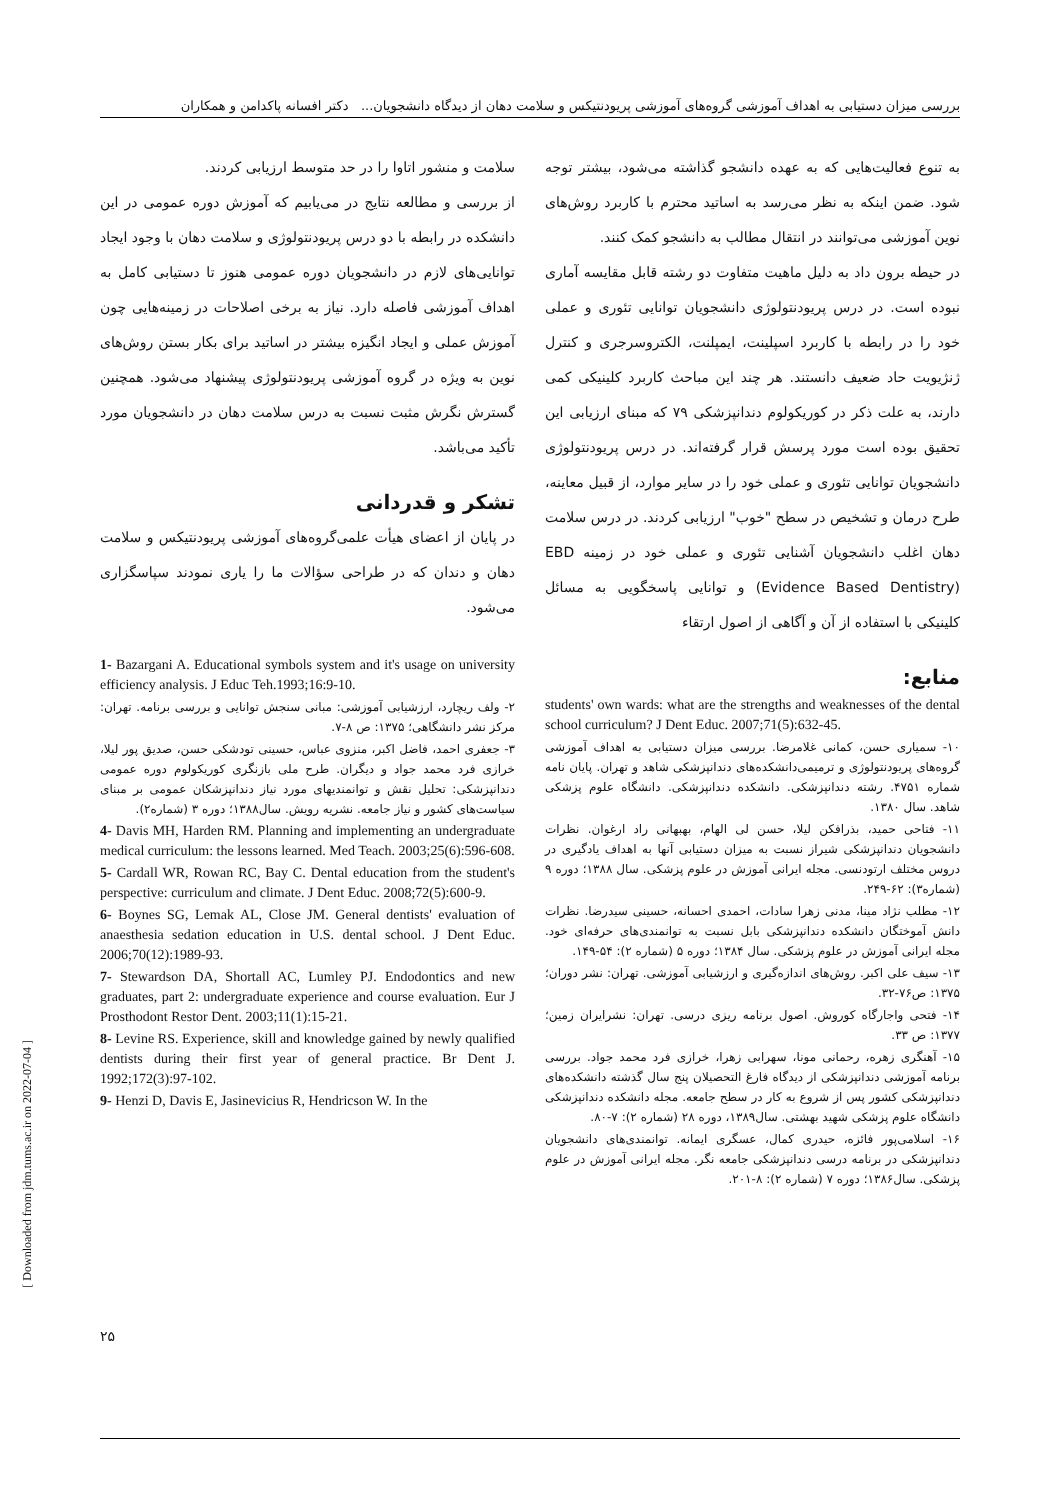بررسی میزان دستیابی به اهداف آموزشی گروه‌های آموزشی پریودنتیکس و سلامت دهان از دیدگاه دانشجویان... دکتر افسانه پاکدامن و همکاران
به تنوع فعالیت‌هایی که به عهده دانشجو گذاشته می‌شود، بیشتر توجه شود. ضمن اینکه به نظر می‌رسد به اساتید محترم با کاربرد روش‌های نوین آموزشی می‌توانند در انتقال مطالب به دانشجو کمک کنند.
در حیطه برون داد به دلیل ماهیت متفاوت دو رشته قابل مقایسه آماری نبوده است. در درس پریودنتولوژی دانشجویان توانایی تئوری و عملی خود را در رابطه با کاربرد اسپلینت، ایمپلنت، الکتروسرجری و کنترل ژنژیویت حاد ضعیف دانستند. هر چند این مباحث کاربرد کلینیکی کمی دارند، به علت ذکر در کوریکولوم دندانپزشکی ۷۹ که مبنای ارزیابی این تحقیق بوده است مورد پرسش قرار گرفته‌اند. در درس پریودنتولوژی دانشجویان توانایی تئوری و عملی خود را در سایر موارد، از قبیل معاینه، طرح درمان و تشخیص در سطح "خوب" ارزیابی کردند. در درس سلامت دهان اغلب دانشجویان آشنایی تئوری و عملی خود در زمینه EBD (Evidence Based Dentistry) و توانایی پاسخگویی به مسائل کلینیکی با استفاده از آن و آگاهی از اصول ارتقاء
منابع:
students' own wards: what are the strengths and weaknesses of the dental school curriculum? J Dent Educ. 2007;71(5):632-45.
۱۰- سمیاری حسن، کمانی غلامرضا. بررسی میزان دستیابی به اهداف آموزشی گروه‌های پریودنتولوژی و ترمیمی‌دانشکده‌های دندانپزشکی شاهد و تهران. پایان نامه شماره ۴۷۵۱. رشته دندانپزشکی. دانشکده دندانپزشکی. دانشگاه علوم پزشکی شاهد. سال ۱۳۸۰.
۱۱- فتاحی حمید، بذرافکن لیلا، حسن لی الهام، بهبهانی راد ارغوان. نظرات دانشجویان دندانپزشکی شیراز نسبت به میزان دستیابی آنها به اهداف یادگیری در دروس مختلف ارتودنسی. مجله ایرانی آموزش در علوم پزشکی. سال ۱۳۸۸؛ دوره ۹ (شماره۳): ۶۲-۲۴۹.
۱۲- مطلب نژاد مینا، مدنی زهرا سادات، احمدی احسانه، حسینی سیدرضا. نظرات دانش آموختگان دانشکده دندانپزشکی بابل نسبت به توانمندی‌های حرفه‌ای خود. مجله ایرانی آموزش در علوم پزشکی. سال ۱۳۸۴؛ دوره ۵ (شماره ۲): ۵۴-۱۴۹.
۱۳- سیف علی اکبر. روش‌های اندازه‌گیری و ارزشیابی آموزشی. تهران: نشر دوران؛ ۱۳۷۵: ص۷۶-۳۲.
۱۴- فتحی واجارگاه کوروش. اصول برنامه ریزی درسی. تهران: نشرایران زمین؛ ۱۳۷۷: ص ۳۳.
۱۵- آهنگری زهره، رحمانی مونا، سهرابی زهرا، خرازی فرد محمد جواد. بررسی برنامه آموزشی دندانپزشکی از دیدگاه فارغ التحصیلان پنج سال گذشته دانشکده‌های دندانپزشکی کشور پس از شروع به کار در سطح جامعه. مجله دانشکده دندانپزشکی دانشگاه علوم پزشکی شهید بهشتی. سال۱۳۸۹، دوره ۲۸ (شماره ۲): ۷-۸۰.
۱۶- اسلامی‌پور فائزه، حیدری کمال، عسگری ایمانه. توانمندی‌های دانشجویان دندانپزشکی در برنامه درسی دندانپزشکی جامعه نگر. مجله ایرانی آموزش در علوم پزشکی. سال۱۳۸۶؛ دوره ۷ (شماره ۲): ۸-۲۰۱.
سلامت و منشور اتاوا را در حد متوسط ارزیابی کردند.
از بررسی و مطالعه نتایج در می‌یابیم که آموزش دوره عمومی در این دانشکده در رابطه با دو درس پریودنتولوژی و سلامت دهان با وجود ایجاد توانایی‌های لازم در دانشجویان دوره عمومی هنوز تا دستیابی کامل به اهداف آموزشی فاصله دارد. نیاز به برخی اصلاحات در زمینه‌هایی چون آموزش عملی و ایجاد انگیزه بیشتر در اساتید برای بکار بستن روش‌های نوین به ویژه در گروه آموزشی پریودنتولوژی پیشنهاد می‌شود. همچنین گسترش نگرش مثبت نسبت به درس سلامت دهان در دانشجویان مورد تأکید می‌باشد.
تشکر و قدردانی
در پایان از اعضای هیأت علمی‌گروه‌های آموزشی پریودنتیکس و سلامت دهان و دندان که در طراحی سؤالات ما را یاری نمودند سپاسگزاری می‌شود.
1- Bazargani A. Educational symbols system and it's usage on university efficiency analysis. J Educ Teh.1993;16:9-10.
۲- ولف ریچارد، ارزشیابی آموزشی: مبانی سنجش توانایی و بررسی برنامه. تهران: مرکز نشر دانشگاهی؛ ۱۳۷۵: ص ۸-۷.
۳- جعفری احمد، فاضل اکبر، منزوی عباس، حسینی تودشکی حسن، صدیق پور لیلا، خرازی فرد محمد جواد و دیگران. طرح ملی بازنگری کوریکولوم دوره عمومی دندانپزشکی: تحلیل نقش و توانمندیهای مورد نیاز دندانپزشکان عمومی بر مبنای سیاست‌های کشور و نیاز جامعه. نشریه رویش. سال۱۳۸۸؛ دوره ۳ (شماره۲).
4- Davis MH, Harden RM. Planning and implementing an undergraduate medical curriculum: the lessons learned. Med Teach. 2003;25(6):596-608.
5- Cardall WR, Rowan RC, Bay C. Dental education from the student's perspective: curriculum and climate. J Dent Educ. 2008;72(5):600-9.
6- Boynes SG, Lemak AL, Close JM. General dentists' evaluation of anaesthesia sedation education in U.S. dental school. J Dent Educ. 2006;70(12):1989-93.
7- Stewardson DA, Shortall AC, Lumley PJ. Endodontics and new graduates, part 2: undergraduate experience and course evaluation. Eur J Prosthodont Restor Dent. 2003;11(1):15-21.
8- Levine RS. Experience, skill and knowledge gained by newly qualified dentists during their first year of general practice. Br Dent J. 1992;172(3):97-102.
9- Henzi D, Davis E, Jasinevicius R, Hendricson W. In the
[ Downloaded from jdm.tums.ac.ir on 2022-07-04 ]
۲۵